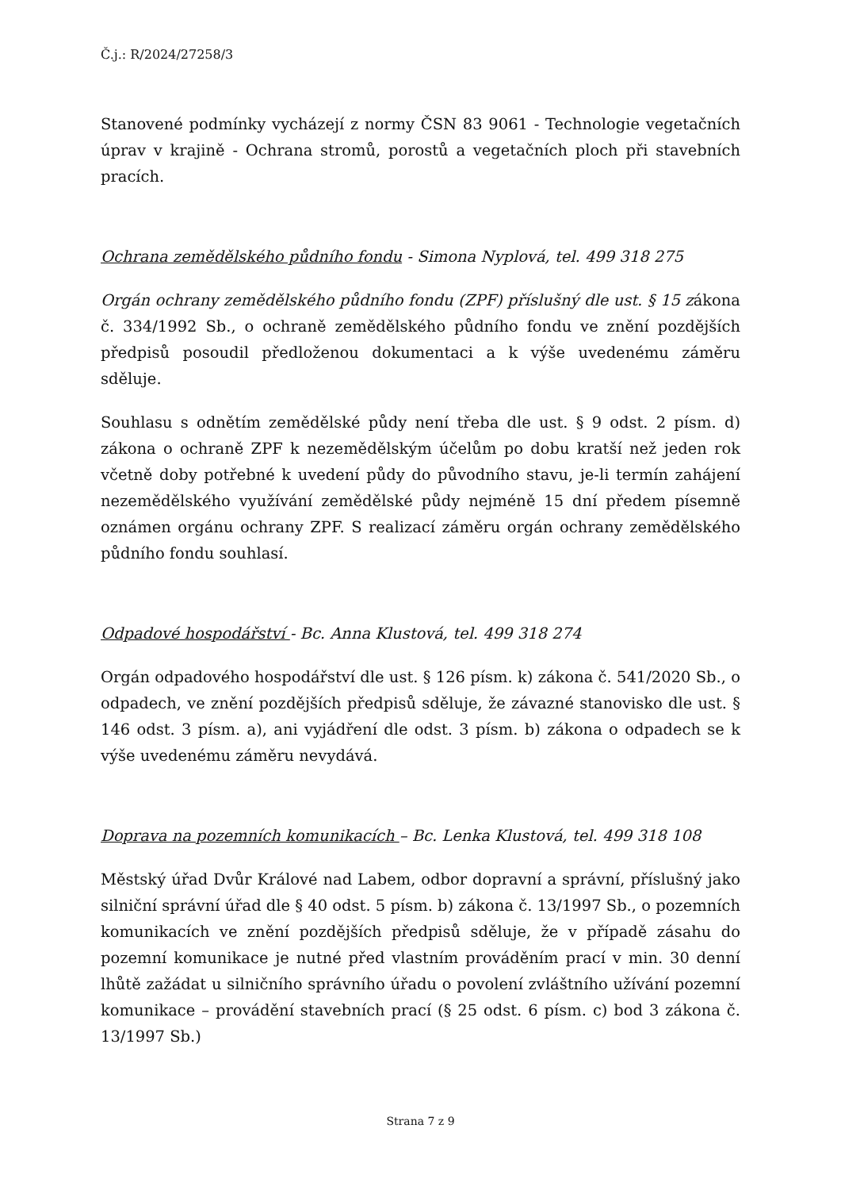Č.j.: R/2024/27258/3
Stanovené podmínky vycházejí z normy ČSN 83 9061 - Technologie vegetačních úprav v krajině - Ochrana stromů, porostů a vegetačních ploch při stavebních pracích.
Ochrana zemědělského půdního fondu - Simona Nyplová, tel. 499 318 275
Orgán ochrany zemědělského půdního fondu (ZPF) příslušný dle ust. § 15 zákona č. 334/1992 Sb., o ochraně zemědělského půdního fondu ve znění pozdějších předpisů posoudil předloženou dokumentaci a k výše uvedenému záměru sděluje.
Souhlasu s odnětím zemědělské půdy není třeba dle ust. § 9 odst. 2 písm. d) zákona o ochraně ZPF k nezemědělským účelům po dobu kratší než jeden rok včetně doby potřebné k uvedení půdy do původního stavu, je-li termín zahájení nezemědělského využívání zemědělské půdy nejméně 15 dní předem písemně oznámen orgánu ochrany ZPF. S realizací záměru orgán ochrany zemědělského půdního fondu souhlasí.
Odpadové hospodářství - Bc. Anna Klustová, tel. 499 318 274
Orgán odpadového hospodářství dle ust. § 126 písm. k) zákona č. 541/2020 Sb., o odpadech, ve znění pozdějších předpisů sděluje, že závazné stanovisko dle ust. § 146 odst. 3 písm. a), ani vyjádření dle odst. 3 písm. b) zákona o odpadech se k výše uvedenému záměru nevydává.
Doprava na pozemních komunikacích – Bc. Lenka Klustová, tel. 499 318 108
Městský úřad Dvůr Králové nad Labem, odbor dopravní a správní, příslušný jako silniční správní úřad dle § 40 odst. 5 písm. b) zákona č. 13/1997 Sb., o pozemních komunikacích ve znění pozdějších předpisů sděluje, že v případě zásahu do pozemní komunikace je nutné před vlastním prováděním prací v min. 30 denní lhůtě zažádat u silničního správního úřadu o povolení zvláštního užívání pozemní komunikace – provádění stavebních prací (§ 25 odst. 6 písm. c) bod 3 zákona č. 13/1997 Sb.)
Strana 7 z 9